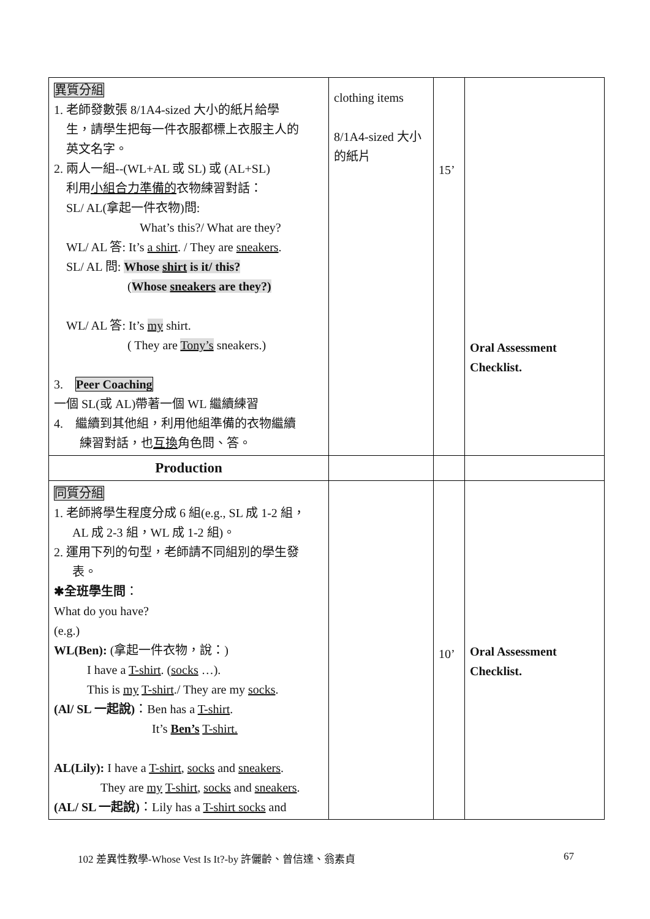| 異質分組 1. 老師發數張 8/1A4-sized 大小的紙片給學 生，請學生把每一件衣服都標上衣服主人的 英文名字。 2. 兩人一組--(WL+AL 或 SL) 或 (AL+SL) 利用 小組合力準備的 衣物練習對話： SL/ AL(拿起一件衣物)問: What’s this?/ What are they? WL/ AL 答: It’s a shirt . / They are sneakers . SL/ AL 問: Whose shirt is it/ this? ( Whose sneakers are they?) WL/ AL 答: It’s my shirt. ( They are Tony’s sneakers.) 3. Peer Coaching 一個 SL(或 AL)帶著一個 WL 繼續練習 4. 繼續到其他組，利用他組準備的衣物繼續 練習對話，也 互換 角色問、答。 | clothing items 8/1A4-sized 大小的紙片 | 15’ | Oral Assessment Checklist. |
| Production | | | |
| 同質分組 1. 老師將學生程度分成 6 組(e.g., SL 成 1-2 組， AL 成 2-3 組，WL 成 1-2 組)。 2. 運用下列的句型，老師請不同組別的學生發 表。 ✱全班學生問 ： What do you have? (e.g.) WL(Ben): (拿起一件衣物，說：) I have a T-shirt . ( socks …). This is my T-shirt ./ They are my socks . (Al/ SL 一起說) ：Ben has a T-shirt . It’s Ben’s T-shirt. AL(Lily): I have a T-shirt , socks and sneakers . They are my T-shirt , socks and sneakers . (AL/ SL 一起說) ：Lily has a T-shirt socks and | | 10’ | Oral Assessment Checklist. |
102 差異性教學-Whose Vest Is It?-by 許儷齡、曾信達、翁素貞 67